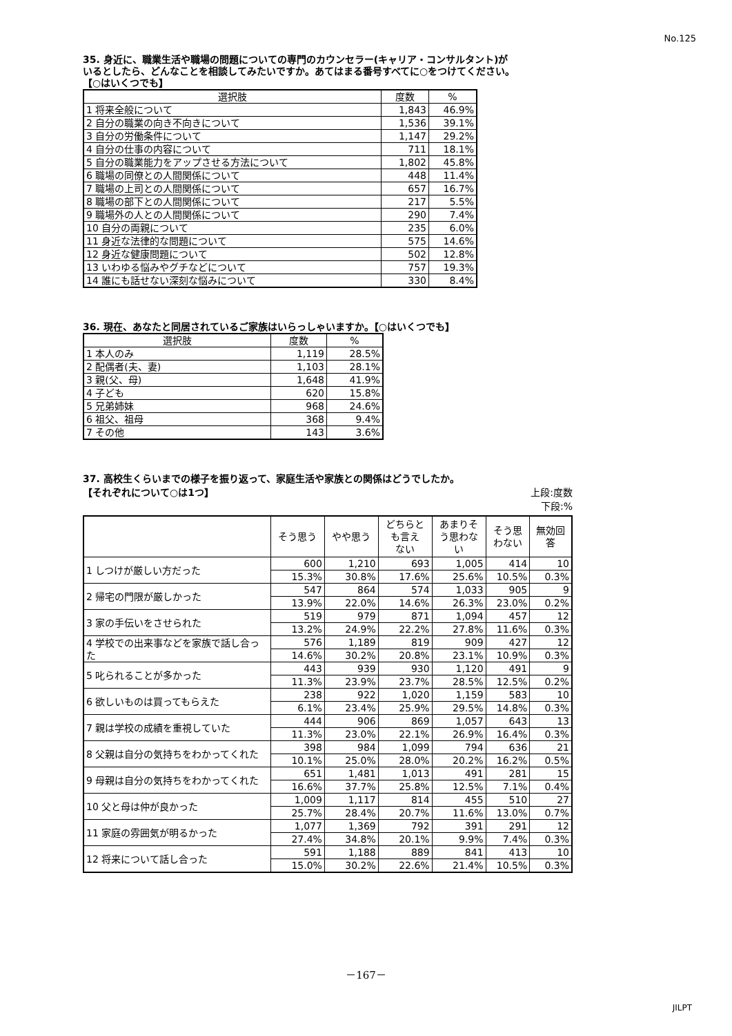No.125
35. 身近に、職業生活や職場の問題についての専門のカウンセラー(キャリア・コンサルタント)が
いるとしたら、どんなことを相談してみたいですか。あてはまる番号すべてに○をつけてください。
【○はいくつでも】
| 選択肢 | 度数 | % |
| --- | --- | --- |
| 1 将来全般について | 1,843 | 46.9% |
| 2 自分の職業の向き不向きについて | 1,536 | 39.1% |
| 3 自分の労働条件について | 1,147 | 29.2% |
| 4 自分の仕事の内容について | 711 | 18.1% |
| 5 自分の職業能力をアップさせる方法について | 1,802 | 45.8% |
| 6 職場の同僚との人間関係について | 448 | 11.4% |
| 7 職場の上司との人間関係について | 657 | 16.7% |
| 8 職場の部下との人間関係について | 217 | 5.5% |
| 9 職場外の人との人間関係について | 290 | 7.4% |
| 10 自分の両親について | 235 | 6.0% |
| 11 身近な法律的な問題について | 575 | 14.6% |
| 12 身近な健康問題について | 502 | 12.8% |
| 13 いわゆる悩みやグチなどについて | 757 | 19.3% |
| 14 誰にも話せない深刻な悩みについて | 330 | 8.4% |
36. 現在、あなたと同居されているご家族はいらっしゃいますか。【○はいくつでも】
| 選択肢 | 度数 | % |
| --- | --- | --- |
| 1 本人のみ | 1,119 | 28.5% |
| 2 配偶者(夫、妻) | 1,103 | 28.1% |
| 3 親(父、母) | 1,648 | 41.9% |
| 4 子ども | 620 | 15.8% |
| 5 兄弟姉妹 | 968 | 24.6% |
| 6 祖父、祖母 | 368 | 9.4% |
| 7 その他 | 143 | 3.6% |
37. 高校生くらいまでの様子を振り返って、家庭生活や家族との関係はどうでしたか。
【それぞれについて○は1つ】 上段:度数
下段:%
| | そう思う | やや思う | どちらと も言え ない | あまりそ う思わな い | そう思 わない | 無効回 答 |
| --- | --- | --- | --- | --- | --- | --- |
| 1 しつけが厳しい方だった | 600 | 1,210 | 693 | 1,005 | 414 | 10 |
| | 15.3% | 30.8% | 17.6% | 25.6% | 10.5% | 0.3% |
| 2 帰宅の門限が厳しかった | 547 | 864 | 574 | 1,033 | 905 | 9 |
| | 13.9% | 22.0% | 14.6% | 26.3% | 23.0% | 0.2% |
| 3 家の手伝いをさせられた | 519 | 979 | 871 | 1,094 | 457 | 12 |
| | 13.2% | 24.9% | 22.2% | 27.8% | 11.6% | 0.3% |
| 4 学校での出来事などを家族で話し合った | 576 | 1,189 | 819 | 909 | 427 | 12 |
| | 14.6% | 30.2% | 20.8% | 23.1% | 10.9% | 0.3% |
| 5 叱られることが多かった | 443 | 939 | 930 | 1,120 | 491 | 9 |
| | 11.3% | 23.9% | 23.7% | 28.5% | 12.5% | 0.2% |
| 6 欲しいものは買ってもらえた | 238 | 922 | 1,020 | 1,159 | 583 | 10 |
| | 6.1% | 23.4% | 25.9% | 29.5% | 14.8% | 0.3% |
| 7 親は学校の成績を重視していた | 444 | 906 | 869 | 1,057 | 643 | 13 |
| | 11.3% | 23.0% | 22.1% | 26.9% | 16.4% | 0.3% |
| 8 父親は自分の気持ちをわかってくれた | 398 | 984 | 1,099 | 794 | 636 | 21 |
| | 10.1% | 25.0% | 28.0% | 20.2% | 16.2% | 0.5% |
| 9 母親は自分の気持ちをわかってくれた | 651 | 1,481 | 1,013 | 491 | 281 | 15 |
| | 16.6% | 37.7% | 25.8% | 12.5% | 7.1% | 0.4% |
| 10 父と母は仲が良かった | 1,009 | 1,117 | 814 | 455 | 510 | 27 |
| | 25.7% | 28.4% | 20.7% | 11.6% | 13.0% | 0.7% |
| 11 家庭の雰囲気が明るかった | 1,077 | 1,369 | 792 | 391 | 291 | 12 |
| | 27.4% | 34.8% | 20.1% | 9.9% | 7.4% | 0.3% |
| 12 将来について話し合った | 591 | 1,188 | 889 | 841 | 413 | 10 |
| | 15.0% | 30.2% | 22.6% | 21.4% | 10.5% | 0.3% |
－167－
JILPT